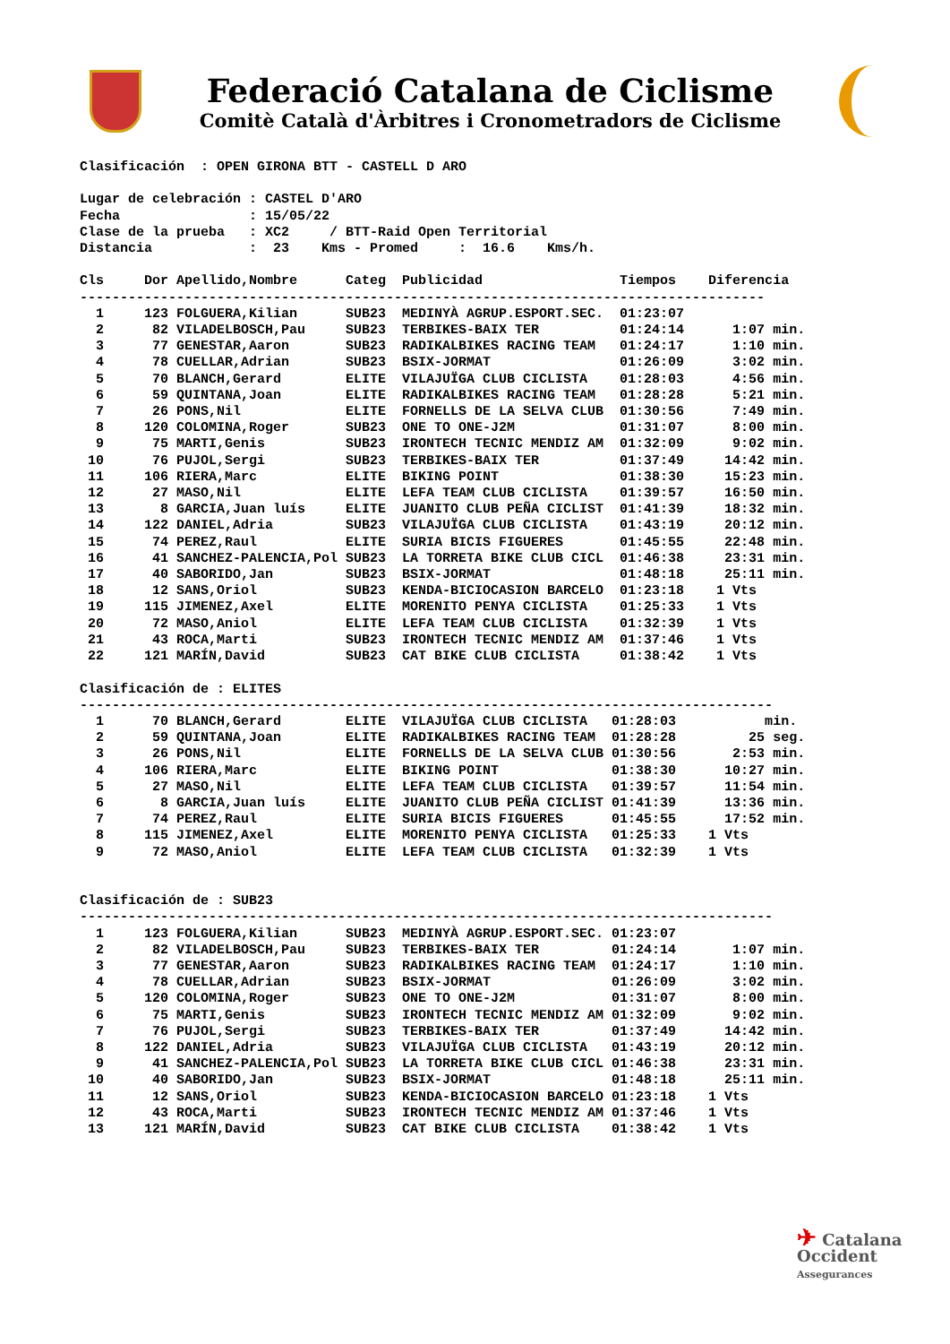Federació Catalana de Ciclisme
Comitè Català d'Àrbitres i Cronometradors de Ciclisme
Clasificación  : OPEN GIRONA BTT - CASTELL D ARO

Lugar de celebración : CASTEL D'ARO
Fecha                : 15/05/22
Clase de la prueba   : XC2     / BTT-Raid Open Territorial
Distancia            :  23    Kms - Promed     :  16.6    Kms/h.

Cls     Dor Apellido,Nombre      Categ  Publicidad                 Tiempos    Diferencia
-------------------------------------------------------------------------------------
  1     123 FOLGUERA,Kilian      SUB23  MEDINYÀ AGRUP.ESPORT.SEC.  01:23:07
  2      82 VILADELBOSCH,Pau     SUB23  TERBIKES-BAIX TER          01:24:14      1:07 min.
  3      77 GENESTAR,Aaron       SUB23  RADIKALBIKES RACING TEAM   01:24:17      1:10 min.
  4      78 CUELLAR,Adrian       SUB23  BSIX-JORMAT                01:26:09      3:02 min.
  5      70 BLANCH,Gerard        ELITE  VILAJUÏGA CLUB CICLISTA    01:28:03      4:56 min.
  6      59 QUINTANA,Joan        ELITE  RADIKALBIKES RACING TEAM   01:28:28      5:21 min.
  7      26 PONS,Nil             ELITE  FORNELLS DE LA SELVA CLUB  01:30:56      7:49 min.
  8     120 COLOMINA,Roger       SUB23  ONE TO ONE-J2M             01:31:07      8:00 min.
  9      75 MARTI,Genis          SUB23  IRONTECH TECNIC MENDIZ AM  01:32:09      9:02 min.
 10      76 PUJOL,Sergi          SUB23  TERBIKES-BAIX TER          01:37:49     14:42 min.
 11     106 RIERA,Marc           ELITE  BIKING POINT               01:38:30     15:23 min.
 12      27 MASO,Nil             ELITE  LEFA TEAM CLUB CICLISTA    01:39:57     16:50 min.
 13       8 GARCIA,Juan luís     ELITE  JUANITO CLUB PEÑA CICLIST  01:41:39     18:32 min.
 14     122 DANIEL,Adria         SUB23  VILAJUÏGA CLUB CICLISTA    01:43:19     20:12 min.
 15      74 PEREZ,Raul           ELITE  SURIA BICIS FIGUERES       01:45:55     22:48 min.
 16      41 SANCHEZ-PALENCIA,Pol SUB23  LA TORRETA BIKE CLUB CICL  01:46:38     23:31 min.
 17      40 SABORIDO,Jan         SUB23  BSIX-JORMAT                01:48:18     25:11 min.
 18      12 SANS,Oriol           SUB23  KENDA-BICIOCASION BARCELO  01:23:18    1 Vts
 19     115 JIMENEZ,Axel         ELITE  MORENITO PENYA CICLISTA    01:25:33    1 Vts
 20      72 MASO,Aniol           ELITE  LEFA TEAM CLUB CICLISTA    01:32:39    1 Vts
 21      43 ROCA,Marti           SUB23  IRONTECH TECNIC MENDIZ AM  01:37:46    1 Vts
 22     121 MARÍN,David          SUB23  CAT BIKE CLUB CICLISTA     01:38:42    1 Vts

Clasificación de : ELITES
--------------------------------------------------------------------------------------
  1      70 BLANCH,Gerard        ELITE  VILAJUÏGA CLUB CICLISTA   01:28:03           min.
  2      59 QUINTANA,Joan        ELITE  RADIKALBIKES RACING TEAM  01:28:28         25 seg.
  3      26 PONS,Nil             ELITE  FORNELLS DE LA SELVA CLUB 01:30:56       2:53 min.
  4     106 RIERA,Marc           ELITE  BIKING POINT              01:38:30      10:27 min.
  5      27 MASO,Nil             ELITE  LEFA TEAM CLUB CICLISTA   01:39:57      11:54 min.
  6       8 GARCIA,Juan luís     ELITE  JUANITO CLUB PEÑA CICLIST 01:41:39      13:36 min.
  7      74 PEREZ,Raul           ELITE  SURIA BICIS FIGUERES      01:45:55      17:52 min.
  8     115 JIMENEZ,Axel         ELITE  MORENITO PENYA CICLISTA   01:25:33    1 Vts
  9      72 MASO,Aniol           ELITE  LEFA TEAM CLUB CICLISTA   01:32:39    1 Vts


Clasificación de : SUB23
--------------------------------------------------------------------------------------
  1     123 FOLGUERA,Kilian      SUB23  MEDINYÀ AGRUP.ESPORT.SEC. 01:23:07
  2      82 VILADELBOSCH,Pau     SUB23  TERBIKES-BAIX TER         01:24:14       1:07 min.
  3      77 GENESTAR,Aaron       SUB23  RADIKALBIKES RACING TEAM  01:24:17       1:10 min.
  4      78 CUELLAR,Adrian       SUB23  BSIX-JORMAT               01:26:09       3:02 min.
  5     120 COLOMINA,Roger       SUB23  ONE TO ONE-J2M            01:31:07       8:00 min.
  6      75 MARTI,Genis          SUB23  IRONTECH TECNIC MENDIZ AM 01:32:09       9:02 min.
  7      76 PUJOL,Sergi          SUB23  TERBIKES-BAIX TER         01:37:49      14:42 min.
  8     122 DANIEL,Adria         SUB23  VILAJUÏGA CLUB CICLISTA   01:43:19      20:12 min.
  9      41 SANCHEZ-PALENCIA,Pol SUB23  LA TORRETA BIKE CLUB CICL 01:46:38      23:31 min.
 10      40 SABORIDO,Jan         SUB23  BSIX-JORMAT               01:48:18      25:11 min.
 11      12 SANS,Oriol           SUB23  KENDA-BICIOCASION BARCELO 01:23:18    1 Vts
 12      43 ROCA,Marti           SUB23  IRONTECH TECNIC MENDIZ AM 01:37:46    1 Vts
 13     121 MARÍN,David          SUB23  CAT BIKE CLUB CICLISTA    01:38:42    1 Vts
✈ Catalana
Occident
Assegurances